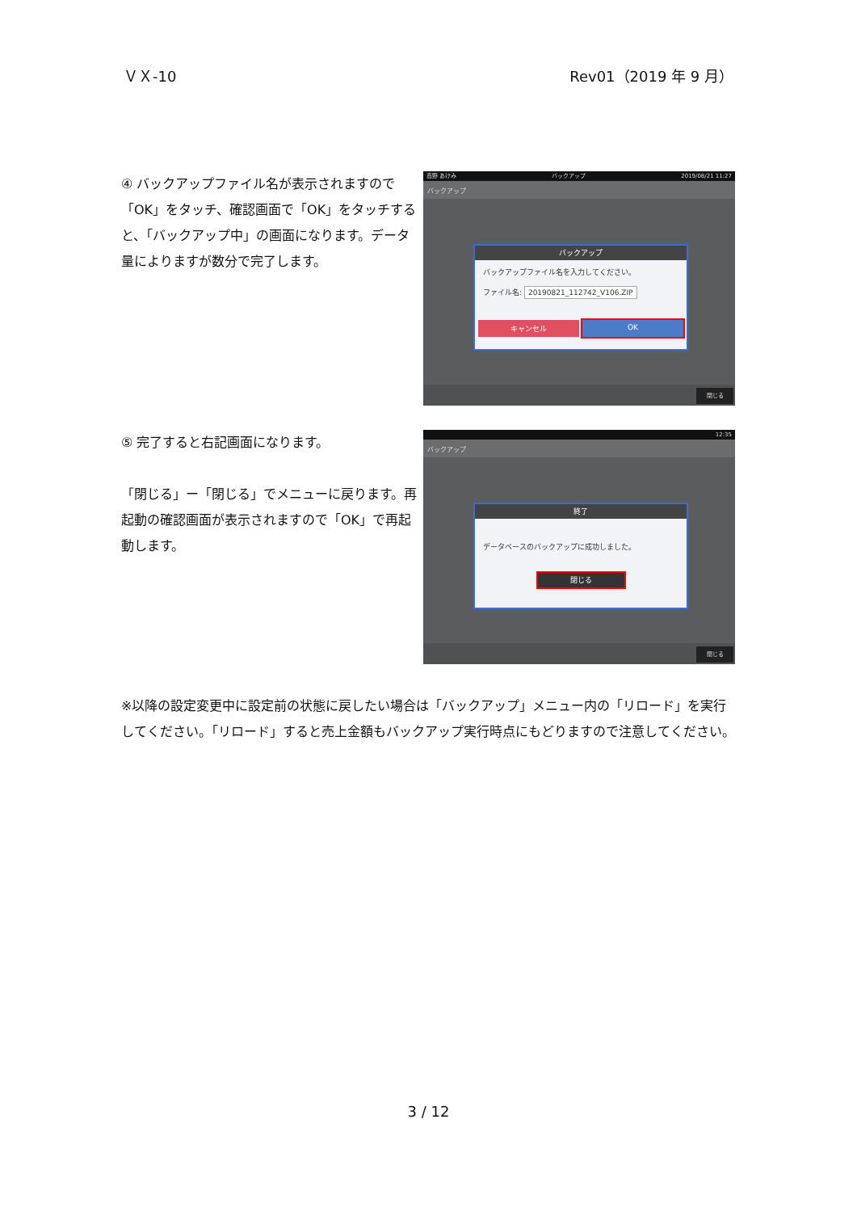ＶＸ-10 Rev01（2019 年 9 月）
④ バックアップファイル名が表示されますので「OK」をタッチ、確認画面で「OK」をタッチすると、「バックアップ中」の画面になります。データ量によりますが数分で完了します。
高野 あけみ バックアップ 2019/08/21 11:27
バックアップ
バックアップ
バックアップファイル名を入力してください。
ファイル名: 20190821_112742_V106.ZIP
キャンセル OK
閉じる
⑤ 完了すると右記画面になります。
「閉じる」ー「閉じる」でメニューに戻ります。再起動の確認画面が表示されますので「OK」で再起動します。
12:35
バックアップ
終了
データベースのバックアップに成功しました。
閉じる
閉じる
※以降の設定変更中に設定前の状態に戻したい場合は「バックアップ」メニュー内の「リロード」を実行してください。「リロード」すると売上金額もバックアップ実行時点にもどりますので注意してください。
3 / 12